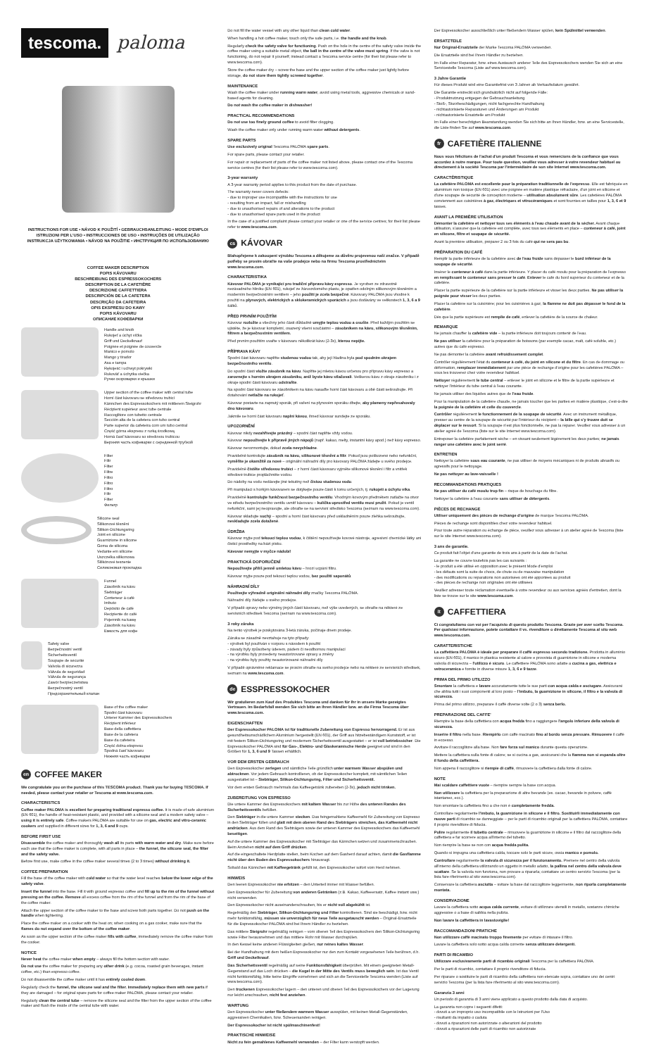tescoma. paloma
INSTRUCTIONS FOR USE • NÁVOD K POUŽITÍ • GEBRAUCHSANLEITUNG • MODE D'EMPLOI
ISTRUZIONI PER L'USO • INSTRUCCIONES DE USO • INSTRUÇÕES DE UTILIZAÇÃO
INSTRUKCJA UŻYTKOWANIA • NÁVOD NA POUŽITIE • ИНСТРУКЦИЯ ПО ИСПОЛЬЗОВАНИЮ
COFFEE MAKER DESCRIPTION
POPIS KÁVOVARU
BESCHREIBUNG DES ESPRESSOKOCHERS
DESCRIPTION DE LA CAFETIÈRE
DESCRIZIONE CAFFETTIERA
DESCRIPCIÓN DE LA CAFETERA
DESCRIÇÃO DA CAFETEIRA
OPIS EKSPRESU DO KAWY
POPIS KÁVOVARU
ОПИСАНИЕ КОФЕВАРКИ
Handle and knob
Rukojeť a úchyt víčka
Griff und Deckelknauf
Poignée et poignée de couvercle
Manico e pomolo
Mango y tirador
Asa e tampa
Rękojeść i uchwyt pokrywki
Rukoväť a úchytka viečka
Ручки скороварки и крышки
Upper section of the coffee maker with central tube
Horní část kávovaru se středovou trubicí
Kännchen des Espressokochers mit mittlerem Steigrohr
Récipient supérieur avec tube centrale
Raccoglitore con tubetto centrale
Sección alta de la cafetera con tubo central
Parte superior da cafeteira com um tubo central
Część górna ekspresu z rurką środkową
Horná časť kávovaru so stredovou trubicou
Верхняя часть кофеварки с серединной трубкой
Filter
Filtr
Filter
Filtre
Filtro
Filtro
Filtro
Filtr
Filter
Фильтр
Silicone seal
Silikonové těsnění
Silikon-Dichtungsring
Joint en silicone
Guarnizione in silicone
Goma de silicona
Vedante em silicone
Uszczelka silikonowa
Silikónové tesnenie
Силиконовая прокладка
Funnel
Zásobník na kávu
Siebträger
Conteneur à café
Imbuto
Depósito de café
Recipiente do café
Pojemnik na kawę
Zásobník na kávu
Емкость для кофе
Safety valve
Bezpečnostní ventil
Sicherheitsventil
Soupape de sécurité
Valvola di sicurezza
Válvula de seguridad
Válvula de segurança
Zawór bezpieczeństwa
Bezpečnostný ventil
Предохранительный клапан
Base of the coffee maker
Spodní část kávovaru
Unterer Kammer des Espressokochers
Récipient inférieur
Base della caffettiera
Base de la cafetera
Base da cafeteira
Część dolna ekspresu
Spodná časť kávovaru
Нижняя часть кофеварки
en COFFEE MAKER
We congratulate you on the purchase of this TESCOMA product. Thank you for buying TESCOMA. If needed, please contact your retailer or Tescoma at www.tescoma.com.
CHARACTERISTICS
Coffee maker PALOMA is excellent for preparing traditional espresso coffee. It is made of safe aluminium (EN 601), the handle of heat-resistant plastic, and provided with a silicone seal and a modern safety valve – using it is entirely safe. Coffee makers PALOMA are suitable for use on gas, electric and vitro-ceramic cookers and supplied in different sizes for 1, 3, 6 and 9 cups.
BEFORE FIRST USE
Disassemble the coffee maker and thoroughly wash all its parts with warm water and dry. Make sure before each use that the coffee maker is complete, with all parts in place – the funnel, the silicone seal, the filter and the safety valve.
Before first use, make coffee in the coffee maker several times (2 to 3 times) without drinking it.
COFFEE PREPARATION
Fill the base of the coffee maker with cold water so that the water level reaches below the lower edge of the safety valve.
Insert the funnel into the base. Fill it with ground espresso coffee and fill up to the rim of the funnel without pressing on the coffee. Remove all excess coffee from the rim of the funnel and from the rim of the base of the coffee maker.
Attach the upper section of the coffee maker to the base and screw both parts together. Do not push on the handle when tightening.
Place the coffee maker on a cooker with the heat on; when cooking on a gas cooker, make sure that the flames do not expand over the bottom of the coffee maker.
As soon as the upper section of the coffee maker fills with coffee, immediately remove the coffee maker from the cooker.
NOTICE
Never heat the coffee maker when empty – always fill the bottom section with water.
Do not use the coffee maker for preparing any other drink (e.g. cocoa, roasted grain beverages, instant coffee, etc.) than espresso coffee.
Do not disassemble the coffee maker until it has entirely cooled down.
Regularly check the funnel, the silicone seal and the filter. Immediately replace them with new parts if they are damaged – for original spare parts for coffee maker PALOMA, please contact your retailer.
Regularly clean the central tube – remove the silicone seal and the filter from the upper section of the coffee maker and flush the inside of the central tube with water.
Do not fill the water vessel with any other liquid than clean cold water.
When handling a hot coffee maker, touch only the safe parts, i.e. the handle and the knob.
Regularly check the safety valve for functioning. Push on the hole in the centre of the safety valve inside the coffee maker using a suitable metal object, the ball in the centre of the valve must spring. If the valve is not functioning, do not repair it yourself; instead contact a Tescoma service centre (for their list please refer to www.tescoma.com).
Store the coffee maker dry – screw the base and the upper section of the coffee maker just lightly before storage, do not store them tightly screwed together.
MAINTENANCE
Wash the coffee maker under running warm water, avoid using metal tools, aggressive chemicals or sand-based agents for cleaning.
Do not wash the coffee maker in dishwasher!
PRACTICAL RECOMMENDATIONS
Do not use too finely ground coffee to avoid filter clogging.
Wash the coffee maker only under running warm water without detergents.
SPARE PARTS
Use exclusively original Tescoma PALOMA spare parts.
For spare parts, please contact your retailer.
For repair or replacement of parts of the coffee maker not listed above, please contact one of the Tescoma service centres (for their list please refer to www.tescoma.com).
3-year warranty
A 3-year warranty period applies to this product from the date of purchase.
The warranty never covers defects:
- due to improper use incompatible with the instructions for use
- resulting from an impact, fall or mishandling
- due to unauthorised repairs of and alterations to the product
- due to unauthorised spare parts used in the product
In the case of a justified complaint please contact your retailer or one of the service centres; for their list please refer to www.tescoma.com.
cs KÁVOVAR
Blahopřejeme k zakoupení výrobku Tescoma a děkujeme za důvěru projevenou naší značce. V případě potřeby se prosím obraťte na vaše prodejce nebo na firmu Tescoma prostřednictvím www.tescoma.com.
CHARAKTERISTIKA
Kávovar PALOMA je vynikající pro tradiční přípravu kávy espresso. Je vyroben ze zdravotně nezávadného hliníku (EN 601), rukojeť ze žáruvzdorného plastu, je opatřen odolným silikonovým těsněním a moderním bezpečnostním ventilem – jeho použití je zcela bezpečné. Kávovary PALOMA jsou vhodné k použití na plynových, elektrických a sklokeramických sporácích a jsou dodávány ve velikostech 1, 3, 6 a 9 šálků.
PŘED PRVNÍM POUŽITÍM
Kávovar rozložte a všechny jeho části důkladně umyjte teplou vodou a osušte. Před každým použitím se ujistěte, že je kávovar kompletní, osazený všemi součástmi – zásobníkem na kávu, silikonovým těsněním, filtrem a bezpečnostním ventilem.
Před prvním použitím uvařte v kávovaru několikrát kávu (2-3x), kterou nepijte.
PŘÍPRAVA KÁVY
Spodní část kávovaru naplňte studenou vodou tak, aby její hladina byla pod spodním okrajem bezpečnostního ventilu.
Do spodní části vložte zásobník na kávu. Naplňte jej mletou kávou určenou pro přípravu kávy espresso a zarovnejte s horním okrajem zásobníku, aniž byste kávu stlačovali. Veškerou kávu z okraje zásobníku i z okraje spodní části kávovaru odstraňte.
Na spodní část kávovaru se zásobníkem na kávu nasaďte horní část kávovaru a obě části sešroubujte. Při dotahování netlačte na rukojeť.
Kávovar postavte na zapnutý sporák, při vaření na plynovém sporáku dbejte, aby plameny nepřesahovaly dno kávovaru.
Jakmile se horní část kávovaru naplní kávou, ihned kávovar sundejte ze sporáku.
UPOZORNĚNÍ
Kávovar nikdy nezahřívejte prázdný – spodní část naplňte vždy vodou.
Kávovar nepoužívejte k přípravě jiných nápojů (např. kakao, melty, instantní kávy apod.) než kávy espresso.
Kávovar nerozmontujte, dokud zcela nevychladne.
Pravidelně kontrolujte zásobník na kávu, silikonové těsnění a filtr. Pokud jsou poškozené nebo nefunkční, vyměňte je okamžitě za nové – originální náhradní díly pro kávovary PALOMA žádejte u svého prodejce.
Pravidelně čistěte středovou trubici – z horní části kávovaru vyjměte silikonové těsnění i filtr a vnitřek středové trubice propláchněte vodou.
Do nádoby na vodu nedávejte jiné tekutiny než čistou studenou vodu.
Při manipulaci s horkým kávovarem se dotýkejte pouze částí k tomu určených, tj. rukojeti a úchytu víka.
Pravidelně kontrolujte funkčnost bezpečnostního ventilu. Vhodným kovovým předmětem zatlačte na otvor ve středu bezpečnostního ventilu uvnitř kávovaru – kulička uprostřed ventilu musí pružit. Pokud je ventil nefunkční, sami jej neopravujte, ale obraťte se na servisní středisko Tescoma (seznam na www.tescoma.com).
Kávovar skladujte suchý – spodní a horní část kávovaru před uskladněním pouze zlehka sešroubujte, neskladujte zcela dotažené.
ÚDRŽBA
Kávovar myjte pod tekoucí teplou vodou, k čištění nepoužívejte kovové nástroje, agresivní chemické látky ani čisticí prostředky na bázi písku.
Kávovar nemyjte v myčce nádobí!
PRAKTICKÁ DOPORUČENÍ
Nepoužívejte příliš jemně umletou kávu – hrozí ucpání filtru.
Kávovar myjte pouze pod tekoucí teplou vodou, bez použití saponátů.
NÁHRADNÍ DÍLY
Používejte výhradně originální náhradní díly značky Tescoma PALOMA.
Náhradní díly žádejte u svého prodejce.
V případě opravy nebo výměny jiných částí kávovaru, než výše uvedených, se obraťte na některé ze servisních středisek Tescoma (seznam na www.tescoma.com).
3 roky záruka
Na tento výrobek je poskytována 3-letá záruka, počínaje dnem prodeje.
Záruka se zásadně nevztahuje na tyto případy:
- výrobek byl používán v rozporu s návodem k použití
- závady byly způsobeny úderem, pádem či neodbornou manipulací
- na výrobku byly provedeny neautorizované opravy a změny
- na výrobku byly použity neautorizované náhradní díly
V případě oprávněné reklamace se prosím obraťte na svého prodejce nebo na některé ze servisních středisek, seznam na www.tescoma.com.
de ESSPRESSOKOCHER
Wir gratulieren zum Kauf des Produktes Tescoma und danken für Ihr in unsere Marke gezeigtes Vertrauen. Im Bedarfsfall wenden Sie sich bitte an Ihren Händler bzw. an die Firma Tescoma über www.tescoma.com.
EIGENSCHAFTEN
Der Espressokocher PALOMA ist für traditionelle Zubereitung von Espresso hervorragend. Er ist aus gesundheitsunschädlichem Aluminium hergestellt (EN 601), der Griff aus hitzebeständigem Kunststoff, er ist mit festem Silikon-Dichtungsring und modernem Sicherheitsventil ausgestattet – er ist voll betriebssicher. Die Espressokocher PALOMA sind für Gas-, Elektro- und Glaskeramische Herde geeignet und sind in den Größen für 1, 3, 6 und 9 Tassen erhältlich.
VOR DEM ERSTEN GEBRAUCH
Den Espressokocher zerlegen und sämtliche Teile gründlich unter warmem Wasser abspülen und abtrocknen. Vor jedem Gebrauch kontrollieren, ob der Espressokocher komplett, mit sämtlichen Teilen ausgestattet ist – Siebträger, Silikon-Dichtungsring, Filter und Sicherheitsventil.
Vor dem ersten Gebrauch mehrmals das Kaffeegetränk zubereiten (2-3x), jedoch nicht trinken.
ZUBEREITUNG VON ESPRESSO
Die untere Kammer des Espressokochers mit kaltem Wasser bis zur Höhe des unteren Randes des Sicherheitsventils befüllen.
Den Siebträger in die untere Kammer stecken. Das feingemahlene Kaffeemehl für Zubereitung von Espresso in den Siebträger füllen und glatt mit dem oberen Rand des Siebträgers streichen, das Kaffeemehl nicht andrücken. Aus dem Rand des Siebträgers sowie der unteren Kammer des Espressokochers das Kaffeemehl beseitigen.
Auf die untere Kammer des Espressokocher mit Siebträger das Kännchen setzen und zusammenschrauben. Beim Anziehen nicht auf dem Griff drücken.
Auf die eingeschaltete Herdplatte stellen, beim Kochen auf dem Gasherd darauf achten, damit die Gasflamme nicht über den Boden des Espressokochers hinausragt.
Sobald das Kännchen mit Kaffeegetränk gefüllt ist, den Espressokocher sofort vom Herd nehmen.
HINWEIS
Den leeren Espressokocher nie erhitzen – den Unterteil immer mit Wasser befüllen.
Den Espressokocher für Zubereitung von anderen Getränken (z.B. Kakao, Kaffeeersatz, Kaffee instant usw.) nicht verwenden.
Den Espressokocher nicht auseinanderschrauben, bis er nicht voll abgekühlt ist.
Regelmäßig den Siebträger, Silikon-Dichtungsring und Filter kontrollieren. Sind sie beschädigt, bzw. nicht mehr funktionsfähig, müssen sie unverzüglich für neue Teile ausgetauscht werden – Original-Ersatzteile für die Espressokocher PALOMA sind bei Ihrem Händler zu beziehen.
Das mittlere Steigrohr regelmäßig reinigen – vom oberen Teil des Espressokochers den Silikon-Dichtungsring sowie Filter herausnehmen und das mittlere Rohr mit Wasser durchspülen.
In den Kessel keine anderen Flüssigkeiten gießen, nur reines kaltes Wasser.
Bei der Handhabung mit dem heißen Espressokocher nur den zum Kontakt vorgesehenen Teile berühren, d.h. Griff und Deckelknauf.
Das Sicherheitsventil regelmäßig auf seine Funktionsfähigkeit überprüfen. Mit einem geeigneten Metall-Gegenstand auf das Loch drücken – die Kugel in der Mitte des Ventils muss beweglich sein. Ist das Ventil nicht funktionsfähig, bitte keine Eingriffe vornehmen und sich an die Servicestelle Tescoma wenden (Liste auf www.tescoma.com).
Den trockenen Espressokocher lagern – den unteren und oberen Teil des Espressokochers vor der Lagerung nur leicht anschrauben, nicht fest anziehen.
WARTUNG
Den Espressokocher unter fließendem warmem Wasser ausspülen, mit keinen Metall-Gegenständen, aggressiven Chemikalien, bzw. Scheuersanden reinigen.
Der Espressokocher ist nicht spülmaschinenfest!
PRAKTISCHE HINWEISE
Nicht zu fein gemahlenes Kaffeemehl verwenden – der Filter kann verstopft werden.
Der Espressokocher ausschließlich unter fließendem Wasser spülen, kein Spülmittel verwenden.
ERSATZTEILE
Nur Original-Ersatzteile der Marke Tescoma PALOMA verwenden.
Die Ersatzteile sind bei Ihrem Händler zu beziehen.
Im Falle einer Reparatur, bzw. eines Austausch anderer Teile des Espressokochers wenden Sie sich an eine Servicestelle Tescoma (Liste auf www.tescoma.com).
3 Jahre Garantie
Für dieses Produkt wird eine Garantiefrist von 3 Jahren ab Verkaufsdatum gewährt.
Die Garantie erstreckt sich grundsätzlich nicht auf folgende Fälle:
- Produktnutzung entgegen der Gebrauchsanleitung
- Stoß-, Sturzbeschädigungen, nicht fachgerechte Handhabung
- nichtautorisierte Reparaturen und Änderungen am Produkt
- nichtautorisierte Ersatzteile am Produkt
Im Falle einer berechtigten Beanstandung wenden Sie sich bitte an Ihren Händler, bzw. an eine Servicestelle, die Liste finden Sie auf www.tescoma.com.
fr CAFETIÈRE ITALIENNE
Nous vous félicitons de l'achat d'un produit Tescoma et vous remercions de la confiance que vous accordez à notre marque. Pour toute question, veuillez vous adresser à votre revendeur habituel ou directement à la société Tescoma par l'intermédiaire de son site Internet www.tescoma.com.
CARACTÉRISTIQUE
La cafetière PALOMA est excellente pour la préparation traditionnelle de l'expresso. Elle est fabriquée en aluminium non toxique (EN 601) avec une poignée en matière plastique réfractaire, d'un joint en silicone et d'une soupape de sécurité de conception moderne – utilisation absolument sûre. Les cafetières PALOMA conviennent aux cuisinières à gaz, électriques et vitrocéramiques et sont fournies en tailles pour 1, 3, 6 et 9 tasses.
AVANT LA PREMIÈRE UTILISATION
Démonter la cafetière et nettoyer tous ses éléments à l'eau chaude avant de la sécher. Avant chaque utilisation, s'assurer que la cafetière est complète, avec tous ses éléments en place – conteneur à café, joint en silicone, filtre et soupape de sécurité.
Avant la première utilisation, préparer 2 ou 3 fois du café qui ne sera pas bu.
PRÉPARATION DU CAFÉ
Remplir la partie inférieure de la cafetière avec de l'eau froide sans dépasser le bord inférieur de la soupape de sécurité.
Insérer le conteneur à café dans la partie inférieure. Y placer du café moulu pour la préparation de l'expresso en remplissant le conteneur sans presser le café. Enlever le café du bord supérieur du conteneur et de la cafetière.
Placer la partie supérieure de la cafetière sur la partie inférieure et visser les deux parties. Ne pas utiliser la poignée pour visser les deux parties.
Placer la cafetière sur la cuisinière; pour les cuisinières à gaz, la flamme ne doit pas dépasser le fond de la cafetière.
Dès que la partie supérieure est remplie de café, enlever la cafetière de la source de chaleur.
REMARQUE
Ne jamais chauffer la cafetière vide – la partie inférieure doit toujours contenir de l'eau.
Ne pas utiliser la cafetière pour la préparation de boissons (par exemple cacao, malt, café soluble, etc.) autres que du café expresso.
Ne pas démonter la cafetière avant refroidissement complet.
Contrôler régulièrement l'état du conteneur à café, du joint en silicone et du filtre. En cas de dommage ou déformation, remplacer immédiatement par une pièce de rechange d'origine pour les cafetières PALOMA – vous les trouverez chez votre revendeur habituel.
Nettoyer régulièrement le tube central – enlever le joint en silicone et le filtre de la partie supérieure et nettoyer l'intérieur du tube central à l'eau courante.
Ne jamais utiliser des liquides autres que de l'eau froide.
Pour la manipulation de la cafetière chaude, ne jamais toucher que les parties en matière plastique, c'est-à-dire la poignée de la cafetière et celle du couvercle.
Contrôler régulièrement le fonctionnement de la soupape de sécurité. Avec un instrument métallique, presser au centre de la soupape de sécurité par l'intérieur du récipient – la bille qui s'y trouve doit se déplacer sur le ressort. Si la soupape n'est plus fonctionnelle, ne pas la réparer. Veuillez vous adresser à un atelier agréé de Tescoma (liste sur le site Internet www.tescoma.com).
Entreposer la cafetière parfaitement sèche – en vissant seulement légèrement les deux parties; ne jamais ranger une cafetière avec le joint serré.
ENTRETIEN
Nettoyer la cafetière sous eau courante, ne pas utiliser de moyens mécaniques ni de produits abrasifs ou agressifs pour le nettoyage.
Ne pas nettoyer au lave-vaisselle !
RECOMMANDATIONS PRATIQUES
Ne pas utiliser du café moulu trop fin – risque de bouchage du filtre.
Nettoyer la cafetière à l'eau courante sans utiliser de détergents.
PIÈCES DE RECHANGE
Utiliser uniquement des pièces de rechange d'origine de marque Tescoma PALOMA.
Pièces de rechange sont disponibles chez votre revendeur habituel.
Pour toute autre réparation ou échange de pièce, veuillez vous adresser à un atelier agréé de Tescoma (liste sur le site Internet www.tescoma.com).
3 ans de garantie.
Ce produit fait l'objet d'une garantie de trois ans à partir de la date de l'achat.
La garantie ne couvre toutefois pas les cas suivants :
- le produit a été utilisé en opposition avec le présent Mode d'emploi
- les défauts sont la suite de chocs, de chute ou de mauvaise manipulation
- des modifications ou réparations non autorisées ont été apportées au produit
- des pièces de rechange non originales ont été utilisées
Veuillez adresser toute réclamation éventuelle à votre revendeur ou aux services agréés d'entretien, dont la liste se trouve sur le site www.tescoma.com.
it CAFFETTIERA
Ci congratuliamo con voi per l'acquisto di questo prodotto Tescoma. Grazie per aver scelto Tescoma. Per qualsiasi informazione, potete contattare il vs. rivenditore o direttamente Tescoma al sito web www.tescoma.com.
CARATTERISTICHE
La caffettiera PALOMA è ideale per preparare il caffè espresso secondo tradizione. Prodotta in alluminio sicuro (EN 601), il manico in plastica resistente al calore e provvista di guarnizione in silicone e moderna valvola di sicurezza – l'utilizzo è sicuro. Le caffettiere PALOMA sono adatte a cucina a gas, elettrica e vetroceramica e fornite in diverse misure 1, 3, 6 e 9 tazze.
PRIMA DEL PRIMO UTILIZZO
Smontare la caffettiera e lavare accuratamente tutte le sue parti con acqua calda e asciugare. Assicurarsi che abbia tutti i suoi componenti al loro posto – l'imbuto, la guarnizione in silicone, il filtro e la valvola di sicurezza.
Prima del primo utilizzo, preparare il caffè diverse volte (2 o 3) senza berlo.
PREPARAZIONE DEL CAFFE'
Riempire la base della caffettiera con acqua fredda fino a raggiungere l'angolo inferiore della valvola di sicurezza.
Inserire il filtro nella base. Riempirlo con caffè macinato fino al bordo senza pressare. Rimuovere il caffè in eccesso.
Avvitare il raccoglitore alla base. Non fare forza sul manico durante questa operazione.
Mettere la caffettiera sulla fonte di calore; se si cucina a gas, assicurarsi che la fiamma non si espanda oltre il fondo della caffettiera.
Non appena il raccoglitore si riempie di caffè, rimuovere la caffettiera dalla fonte di calore.
NOTE
Mai scaldare caffettiere vuote – riempire sempre la base con acqua.
Non utilizzare la caffettiera per la preparazione di altre bevande (es. cacao, bevande in polvere, caffè istantaneo, ecc.).
Non smontare la caffettiera fino a che non è completamente fredda.
Controllare regolarmente l'imbuto, la guarnizione in silicone e il filtro. Sostituirli immediatamente con nuove parti di ricambio se danneggiate – per le parti di ricambio originali per la caffettiera PALOMA, contattare il proprio rivenditore di fiducia.
Pulire regolarmente il tubetto centrale – rimuovere la guarnizione in silicone e il filtro dal raccoglitore della caffettiera e far scorrere acqua all'interno del tubetto.
Non riempire la base se non con acqua fredda pulita.
Quando si impugna una caffettiera calda, toccare solo le parti sicure, ossia manico e pomolo.
Controllare regolarmente la valvola di sicurezza per il funzionamento. Premere nel centro della valvola all'interno della caffettiera utilizzando un oggetto in metallo adatto, la pallina nel centro della valvola deve scattare. Se la valvola non funziona, non provare a ripararla; contattare un centro servizio Tescoma (per la lista fare riferimento al sito www.tescoma.com).
Conservare la caffettiera asciutta – svitare la base dal raccoglitore leggermente, non riporla completamente montata.
CONSERVAZIONE
Lavare la caffettiera sotto acqua calda corrente, evitare di utilizzare utensili in metallo, sostanze chimiche aggressive o a base di sabbia nella pulizia.
Non lavare la caffettiera in lavastoviglie!
RACCOMANDAZIONI PRATICHE
Non utilizzare caffè macinato troppo finemente per evitare di intasare il filtro.
Lavare la caffettiera solo sotto acqua calda corrente senza utilizzare detergenti.
PARTI DI RICAMBIO
Utilizzare esclusivamente parti di ricambio originali Tescoma per la caffettiera PALOMA.
Per le parti di ricambio, contattare il proprio rivenditore di fiducia.
Per riparare o sostituire le parti di ricambio della caffettiera non elencate sopra, contattare uno dei centri servizio Tescoma (per la lista fare riferimento al sito www.tescoma.com).
Garanzia 3 anni
Un periodo di garanzia di 3 anni viene applicato a questo prodotto dalla data di acquisto.
La garanzia non copre i seguenti difetti:
- dovuti a un improprio uso incompatibile con le Istruzioni per l'Uso
- risultanti da impatto o caduta
- dovuti a riparazioni non autorizzate o alterazioni del prodotto
- dovuti a riparazioni delle parti di ricambio non autorizzate